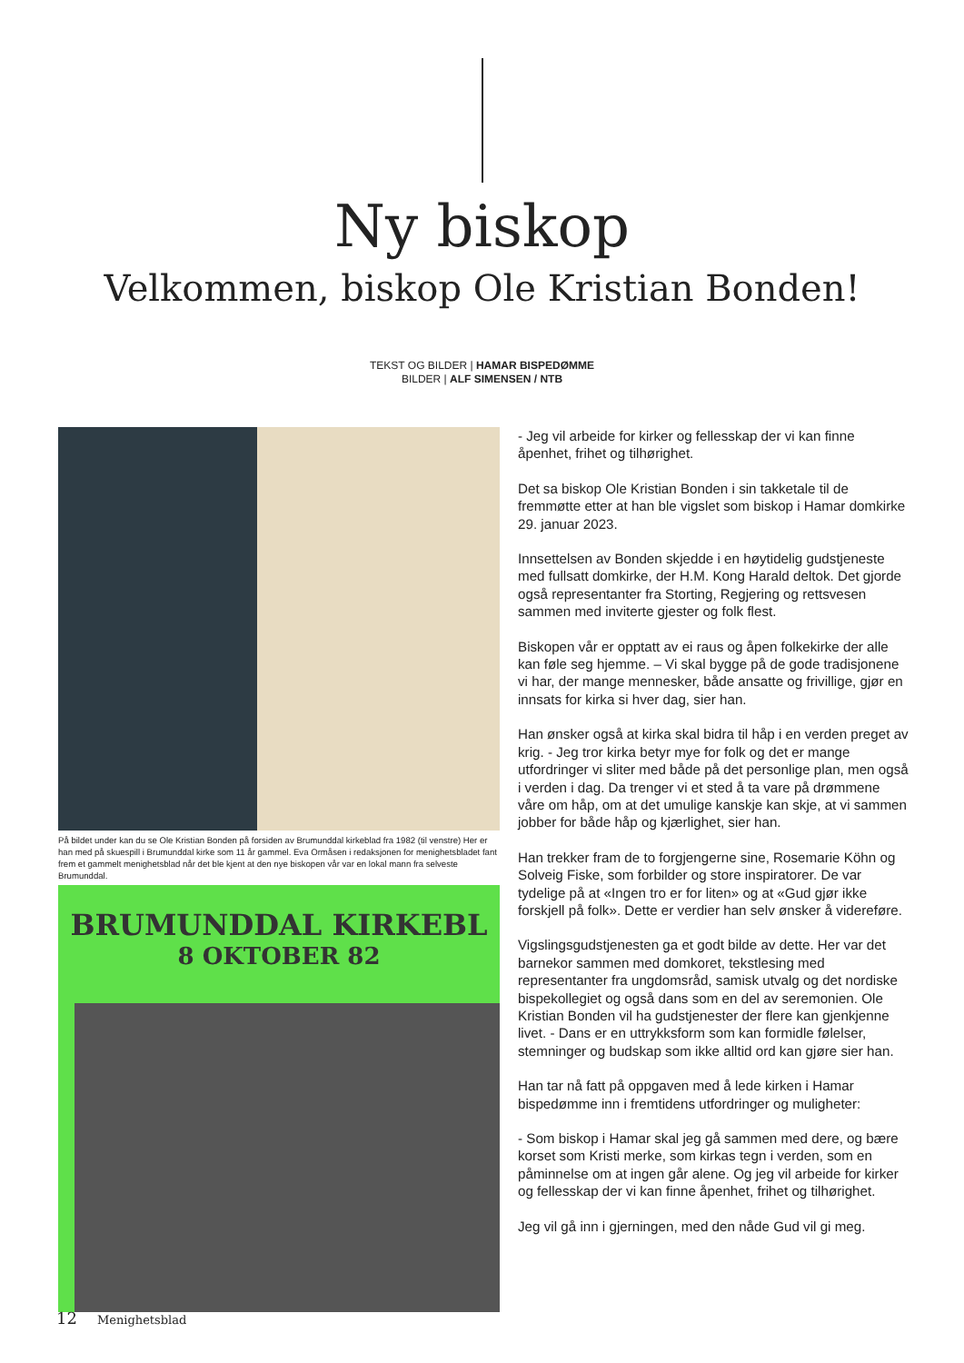Ny biskop
Velkommen, biskop Ole Kristian Bonden!
TEKST OG BILDER | HAMAR BISPEDØMME
BILDER | ALF SIMENSEN / NTB
På bildet under kan du se Ole Kristian Bonden på forsiden av Brumunddal kirkeblad fra 1982 (til venstre) Her er han med på skuespill i Brumunddal kirke som 11 år gammel. Eva Ormåsen i redaksjonen for menighetsbladet fant frem et gammelt menighetsblad når det ble kjent at den nye biskopen vår var en lokal mann fra selveste Brumunddal.
BRUMUNDDAL KIRKEBL
8 OKTOBER 82
- Jeg vil arbeide for kirker og fellesskap der vi kan finne åpenhet, frihet og tilhørighet.
Det sa biskop Ole Kristian Bonden i sin takketale til de fremmøtte etter at han ble vigslet som biskop i Hamar domkirke 29. januar 2023.
Innsettelsen av Bonden skjedde i en høytidelig gudstjeneste med fullsatt domkirke, der H.M. Kong Harald deltok. Det gjorde også representanter fra Storting, Regjering og rettsvesen sammen med inviterte gjester og folk flest.
Biskopen vår er opptatt av ei raus og åpen folkekirke der alle kan føle seg hjemme. – Vi skal bygge på de gode tradisjonene vi har, der mange mennesker, både ansatte og frivillige, gjør en innsats for kirka si hver dag, sier han.
Han ønsker også at kirka skal bidra til håp i en verden preget av krig. - Jeg tror kirka betyr mye for folk og det er mange utfordringer vi sliter med både på det personlige plan, men også i verden i dag. Da trenger vi et sted å ta vare på drømmene våre om håp, om at det umulige kanskje kan skje, at vi sammen jobber for både håp og kjærlighet, sier han.
Han trekker fram de to forgjengerne sine, Rosemarie Köhn og Solveig Fiske, som forbilder og store inspiratorer. De var tydelige på at «Ingen tro er for liten» og at «Gud gjør ikke forskjell på folk». Dette er verdier han selv ønsker å videreføre.
Vigslingsgudstjenesten ga et godt bilde av dette. Her var det barnekor sammen med domkoret, tekstlesing med representanter fra ungdomsråd, samisk utvalg og det nordiske bispekollegiet og også dans som en del av seremonien. Ole Kristian Bonden vil ha gudstjenester der flere kan gjenkjenne livet. - Dans er en uttrykksform som kan formidle følelser, stemninger og budskap som ikke alltid ord kan gjøre sier han.
Han tar nå fatt på oppgaven med å lede kirken i Hamar bispedømme inn i fremtidens utfordringer og muligheter:
- Som biskop i Hamar skal jeg gå sammen med dere, og bære korset som Kristi merke, som kirkas tegn i verden, som en påminnelse om at ingen går alene. Og jeg vil arbeide for kirker og fellesskap der vi kan finne åpenhet, frihet og tilhørighet.
Jeg vil gå inn i gjerningen, med den nåde Gud vil gi meg.
12 Menighetsblad